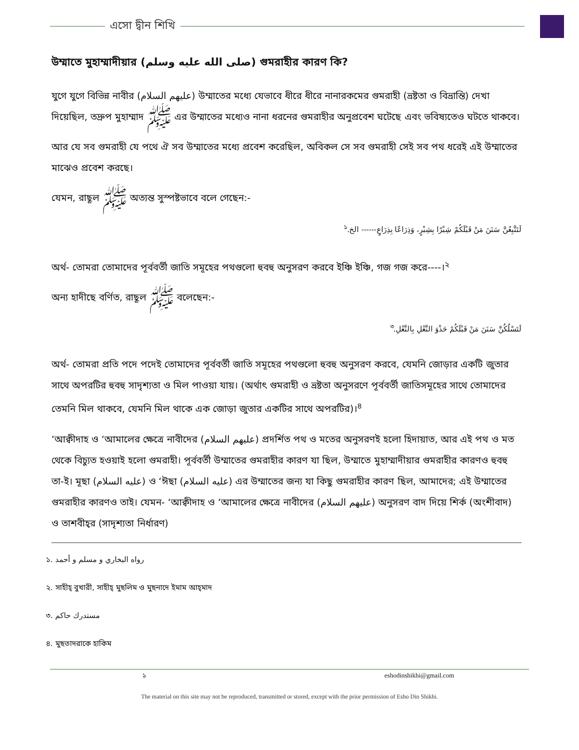এসো দ্বীন শিখি
উম্মাতে মুহাম্মাদীয়ার (صلى الله عليه وسلم) গুমরাহীর কারণ কি?
যুগে যুগে বিভিন্ন নাবীর (عليهم السلام) উম্মাতের মধ্যে যেভাবে ধীরে ধীরে নানারকমের গুমরাহী (ভ্রষ্টতা ও বিভ্রান্তি) দেখা দিয়েছিল, তদ্রুপ মুহাম্মাদ ﷺ এর উম্মাতের মধ্যেও নানা ধরনের গুমরাহীর অনুপ্রবেশ ঘটেছে এবং ভবিষ্যতেও ঘটতে থাকবে।
আর যে সব গুমরাহী যে পথে ঐ সব উম্মাতের মধ্যে প্রবেশ করেছিল, অবিকল সে সব গুমরাহী সেই সব পথ ধরেই এই উম্মাতের মাঝেও প্রবেশ করছে।
যেমন, রাছূল ﷺ অত্যন্ত সুস্পষ্টভাবে বলে গেছেন:-
لَتَتَّبِعُنَّ سَنَنَ مَنْ قَبْلَكُمْ شِبْرًا بِشِبْرٍ، وَذِرَاعًا بِذِرَاعٍ------ الخ.<sup>১</sup>
অর্থ- তোমরা তোমাদের পূর্ববর্তী জাতি সমূহের পথগুলো হুবহু অনুসরণ করবে ইঞ্চি ইঞ্চি, গজ গজ করে----।<sup>২</sup>
অন্য হাদীছে বর্ণিত, রাছূল ﷺ বলেছেন:-
لَتَسْلُكُنَّ سَنَنَ مَنْ قَبْلَكُمْ حَذْوَ النَّعْلِ بِالنَّعْلِ.<sup>৩</sup>
অর্থ- তোমরা প্রতি পদে পদেই তোমাদের পূর্ববর্তী জাতি সমূহের পথগুলো হুবহু অনুসরণ করবে, যেমনি জোড়ার একটি জুতার সাথে অপরটির হুবহু সাদৃশ্যতা ও মিল পাওয়া যায়। (অর্থাৎ গুমরাহী ও ভ্রষ্টতা অনুসরণে পূর্ববর্তী জাতিসমূহের সাথে তোমাদের তেমনি মিল থাকবে, যেমনি মিল থাকে এক জোড়া জুতার একটির সাথে অপরটির)।<sup>৪</sup>
‘আক্বীদাহ ও ‘আমালের ক্ষেত্রে নাবীদের (عليهم السلام) প্রদর্শিত পথ ও মতের অনুসরণই হলো হিদায়াত, আর এই পথ ও মত থেকে বিচ্যুত হওয়াই হলো গুমরাহী। পূর্ববর্তী উম্মাতের গুমরাহীর কারণ যা ছিল, উম্মাতে মুহাম্মাদীয়ার গুমরাহীর কারণও হুবহু তা-ই। মূছা (عليه السلام) ও ‘ঈছা (عليه السلام) এর উম্মাতের জন্য যা কিছু গুমরাহীর কারণ ছিল, আমাদের; এই উম্মাতের গুমরাহীর কারণও তাই। যেমন- ‘আক্বীদাহ ও ‘আমালের ক্ষেত্রে নাবীদের (عليهم السلام) অনুসরণ বাদ দিয়ে শির্ক (অংশীবাদ) ও তাশবীহ্‌র (সাদৃশ্যতা নির্ধারণ)
১. رواه البخاري و مسلم و أحمد
২. সাহীহ্ বুখারী, সাহীহ্ মুছলিম ও মুছনাদে ইমাম আহ্‌মাদ
৩. مستدرك حاكم
৪. মুছতাদরাকে হাকিম
১ eshodinshikhi@gmail.com
The material on this site may not be reproduced, transmitted or stored, except with the prior permission of Esho Din Shikhi.